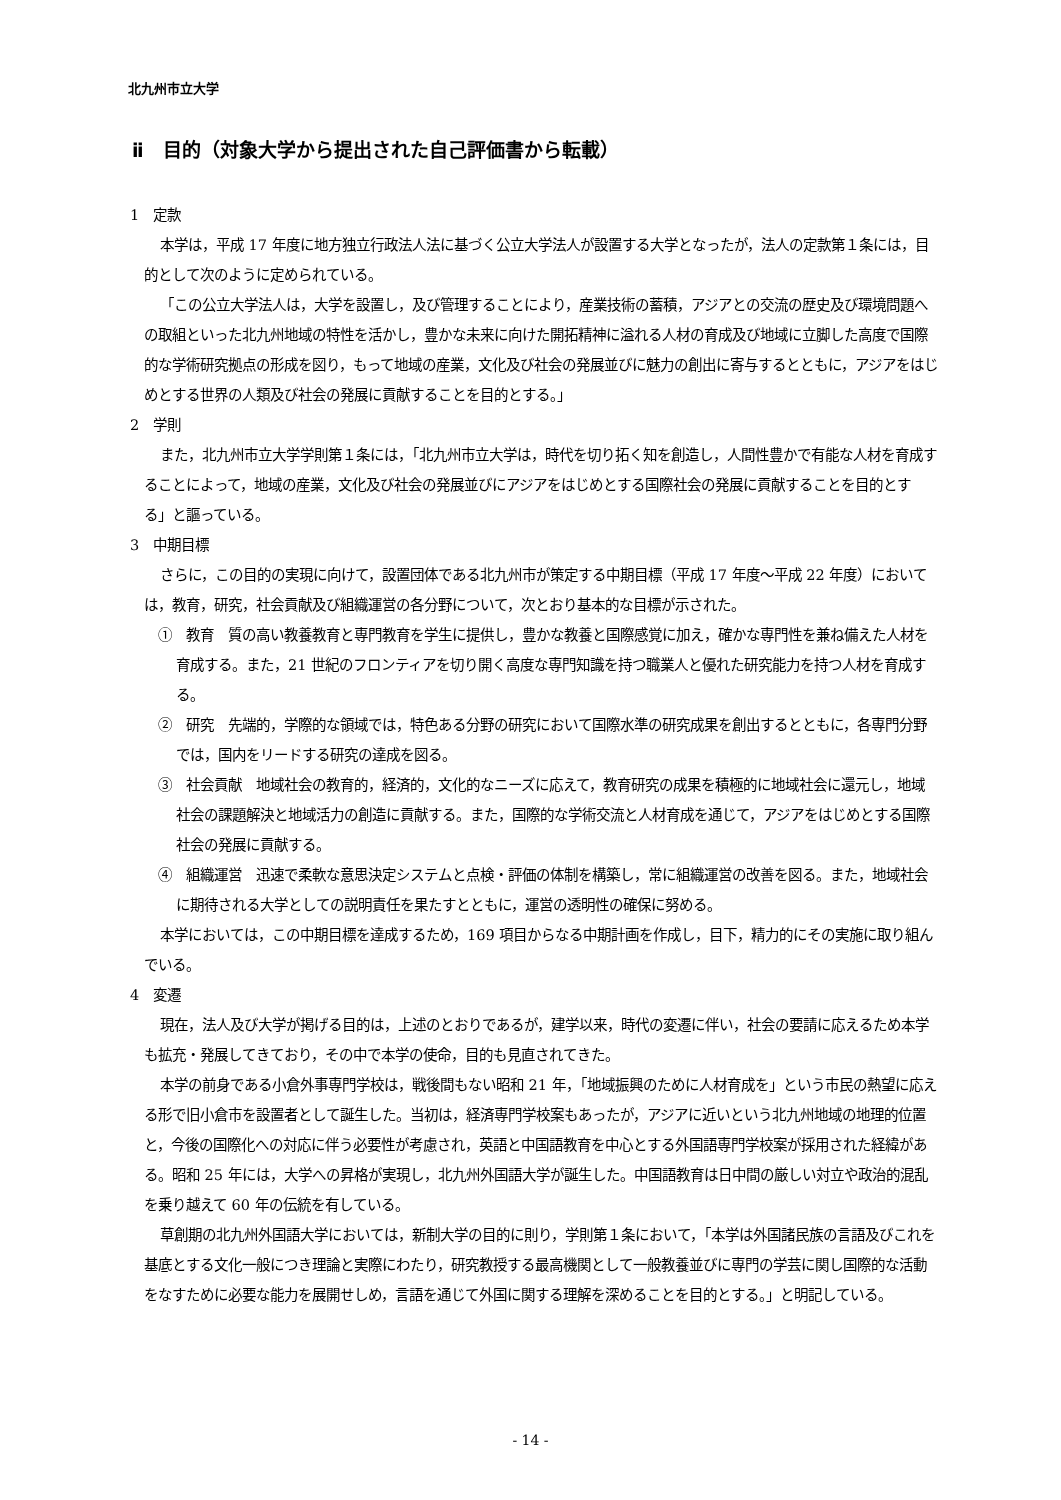北九州市立大学
ⅱ　目的（対象大学から提出された自己評価書から転載）
1　定款
本学は，平成 17 年度に地方独立行政法人法に基づく公立大学法人が設置する大学となったが，法人の定款第１条には，目的として次のように定められている。
「この公立大学法人は，大学を設置し，及び管理することにより，産業技術の蓄積，アジアとの交流の歴史及び環境問題への取組といった北九州地域の特性を活かし，豊かな未来に向けた開拓精神に溢れる人材の育成及び地域に立脚した高度で国際的な学術研究拠点の形成を図り，もって地域の産業，文化及び社会の発展並びに魅力の創出に寄与するとともに，アジアをはじめとする世界の人類及び社会の発展に貢献することを目的とする。」
2　学則
また，北九州市立大学学則第１条には，「北九州市立大学は，時代を切り拓く知を創造し，人間性豊かで有能な人材を育成することによって，地域の産業，文化及び社会の発展並びにアジアをはじめとする国際社会の発展に貢献することを目的とする」と謳っている。
3　中期目標
さらに，この目的の実現に向けて，設置団体である北九州市が策定する中期目標（平成 17 年度～平成 22 年度）においては，教育，研究，社会貢献及び組織運営の各分野について，次とおり基本的な目標が示された。
①　教育　質の高い教養教育と専門教育を学生に提供し，豊かな教養と国際感覚に加え，確かな専門性を兼ね備えた人材を育成する。また，21 世紀のフロンティアを切り開く高度な専門知識を持つ職業人と優れた研究能力を持つ人材を育成する。
②　研究　先端的，学際的な領域では，特色ある分野の研究において国際水準の研究成果を創出するとともに，各専門分野では，国内をリードする研究の達成を図る。
③　社会貢献　地域社会の教育的，経済的，文化的なニーズに応えて，教育研究の成果を積極的に地域社会に還元し，地域社会の課題解決と地域活力の創造に貢献する。また，国際的な学術交流と人材育成を通じて，アジアをはじめとする国際社会の発展に貢献する。
④　組織運営　迅速で柔軟な意思決定システムと点検・評価の体制を構築し，常に組織運営の改善を図る。また，地域社会に期待される大学としての説明責任を果たすとともに，運営の透明性の確保に努める。
本学においては，この中期目標を達成するため，169 項目からなる中期計画を作成し，目下，精力的にその実施に取り組んでいる。
4　変遷
現在，法人及び大学が掲げる目的は，上述のとおりであるが，建学以来，時代の変遷に伴い，社会の要請に応えるため本学も拡充・発展してきており，その中で本学の使命，目的も見直されてきた。
本学の前身である小倉外事専門学校は，戦後間もない昭和 21 年，「地域振興のために人材育成を」という市民の熱望に応える形で旧小倉市を設置者として誕生した。当初は，経済専門学校案もあったが，アジアに近いという北九州地域の地理的位置と，今後の国際化への対応に伴う必要性が考慮され，英語と中国語教育を中心とする外国語専門学校案が採用された経緯がある。昭和 25 年には，大学への昇格が実現し，北九州外国語大学が誕生した。中国語教育は日中間の厳しい対立や政治的混乱を乗り越えて 60 年の伝統を有している。
草創期の北九州外国語大学においては，新制大学の目的に則り，学則第１条において，「本学は外国諸民族の言語及びこれを基底とする文化一般につき理論と実際にわたり，研究教授する最高機関として一般教養並びに専門の学芸に関し国際的な活動をなすために必要な能力を展開せしめ，言語を通じて外国に関する理解を深めることを目的とする。」と明記している。
- 14 -